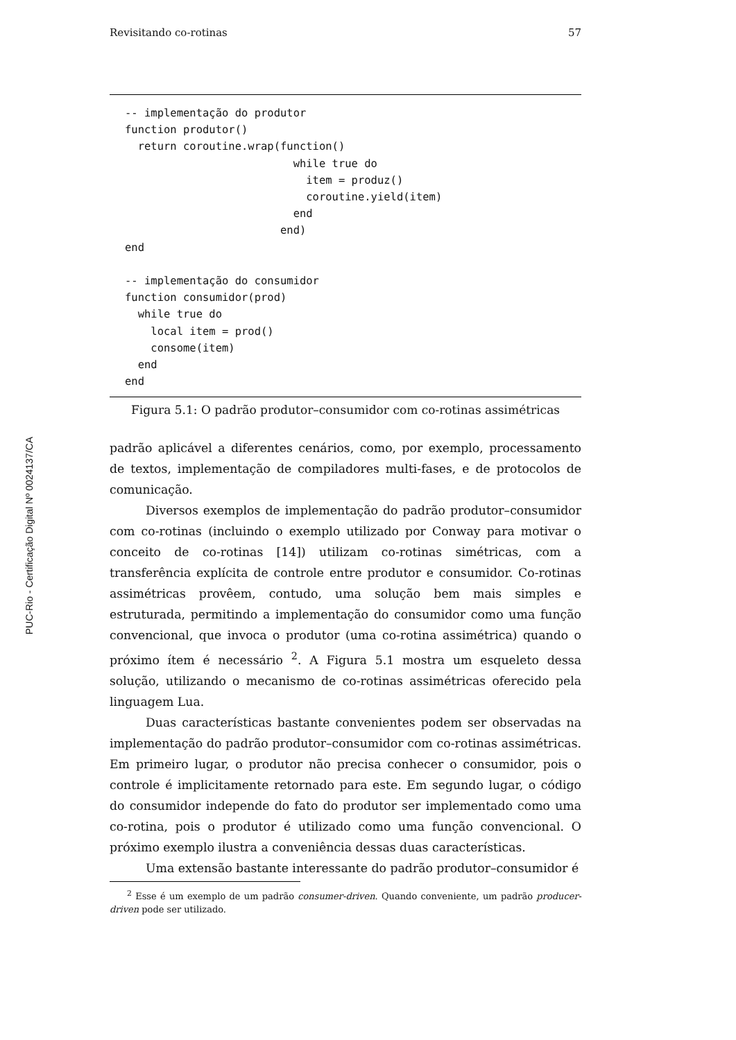PUC-Rio - Certificação Digital Nº 0024137/CA
Revisitando co-rotinas 57
-- implementação do produtor
function produtor()
  return coroutine.wrap(function()
                          while true do
                            item = produz()
                            coroutine.yield(item)
                          end
                        end)
end

-- implementação do consumidor
function consumidor(prod)
  while true do
    local item = prod()
    consome(item)
  end
end
Figura 5.1: O padrão produtor–consumidor com co-rotinas assimétricas
padrão aplicável a diferentes cenários, como, por exemplo, processamento de textos, implementação de compiladores multi-fases, e de protocolos de comunicação.
Diversos exemplos de implementação do padrão produtor–consumidor com co-rotinas (incluindo o exemplo utilizado por Conway para motivar o conceito de co-rotinas [14]) utilizam co-rotinas simétricas, com a transferência explícita de controle entre produtor e consumidor. Co-rotinas assimétricas provêem, contudo, uma solução bem mais simples e estruturada, permitindo a implementação do consumidor como uma função convencional, que invoca o produtor (uma co-rotina assimétrica) quando o próximo ítem é necessário <sup>2</sup>. A Figura 5.1 mostra um esqueleto dessa solução, utilizando o mecanismo de co-rotinas assimétricas oferecido pela linguagem Lua.
Duas características bastante convenientes podem ser observadas na implementação do padrão produtor–consumidor com co-rotinas assimétricas. Em primeiro lugar, o produtor não precisa conhecer o consumidor, pois o controle é implicitamente retornado para este. Em segundo lugar, o código do consumidor independe do fato do produtor ser implementado como uma co-rotina, pois o produtor é utilizado como uma função convencional. O próximo exemplo ilustra a conveniência dessas duas características.
Uma extensão bastante interessante do padrão produtor–consumidor é
<sup>2</sup> Esse é um exemplo de um padrão consumer-driven. Quando conveniente, um padrão producer-driven pode ser utilizado.